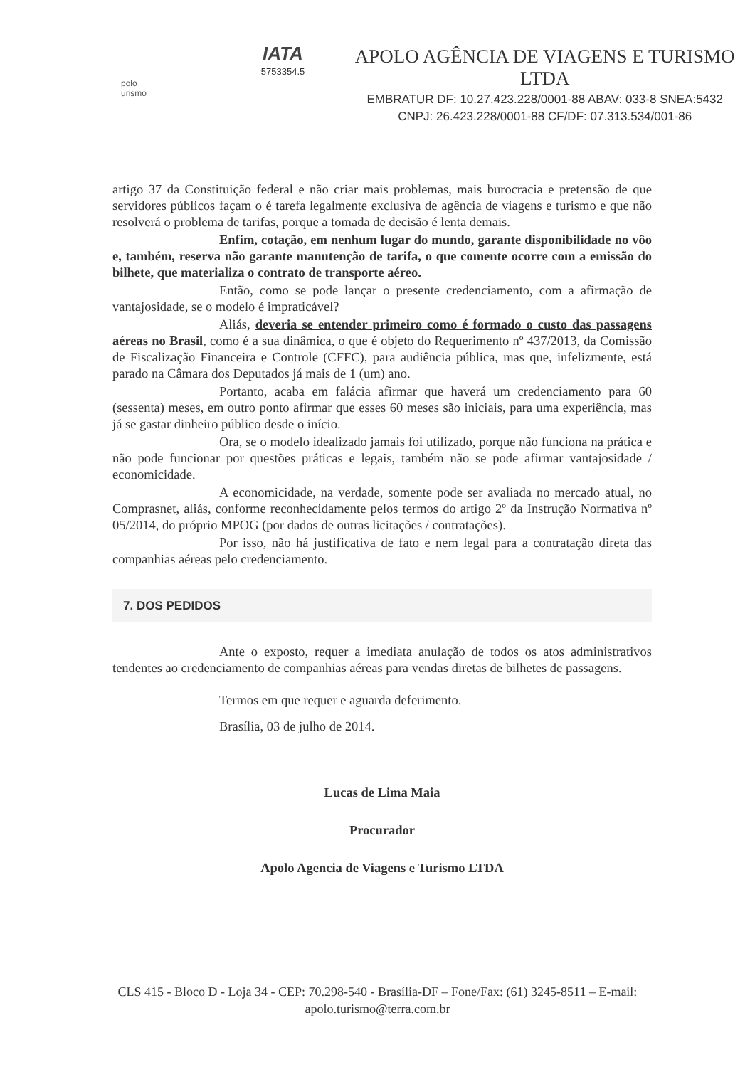polo
urismo
IATA
5753354.5
APOLO AGÊNCIA DE VIAGENS E TURISMO LTDA
EMBRATUR DF: 10.27.423.228/0001-88 ABAV: 033-8 SNEA:5432
CNPJ: 26.423.228/0001-88 CF/DF: 07.313.534/001-86
artigo 37 da Constituição federal e não criar mais problemas, mais burocracia e pretensão de que servidores públicos façam o é tarefa legalmente exclusiva de agência de viagens e turismo e que não resolverá o problema de tarifas, porque a tomada de decisão é lenta demais.
Enfim, cotação, em nenhum lugar do mundo, garante disponibilidade no vôo e, também, reserva não garante manutenção de tarifa, o que comente ocorre com a emissão do bilhete, que materializa o contrato de transporte aéreo.
Então, como se pode lançar o presente credenciamento, com a afirmação de vantajosidade, se o modelo é impraticável?
Aliás, deveria se entender primeiro como é formado o custo das passagens aéreas no Brasil, como é a sua dinâmica, o que é objeto do Requerimento nº 437/2013, da Comissão de Fiscalização Financeira e Controle (CFFC), para audiência pública, mas que, infelizmente, está parado na Câmara dos Deputados já mais de 1 (um) ano.
Portanto, acaba em falácia afirmar que haverá um credenciamento para 60 (sessenta) meses, em outro ponto afirmar que esses 60 meses são iniciais, para uma experiência, mas já se gastar dinheiro público desde o início.
Ora, se o modelo idealizado jamais foi utilizado, porque não funciona na prática e não pode funcionar por questões práticas e legais, também não se pode afirmar vantajosidade / economicidade.
A economicidade, na verdade, somente pode ser avaliada no mercado atual, no Comprasnet, aliás, conforme reconhecidamente pelos termos do artigo 2º da Instrução Normativa nº 05/2014, do próprio MPOG (por dados de outras licitações / contratações).
Por isso, não há justificativa de fato e nem legal para a contratação direta das companhias aéreas pelo credenciamento.
7. DOS PEDIDOS
Ante o exposto, requer a imediata anulação de todos os atos administrativos tendentes ao credenciamento de companhias aéreas para vendas diretas de bilhetes de passagens.
Termos em que requer e aguarda deferimento.
Brasília, 03 de julho de 2014.
Lucas de Lima Maia
Procurador
Apolo Agencia de Viagens e Turismo LTDA
CLS 415 - Bloco D - Loja 34 - CEP: 70.298-540 - Brasília-DF – Fone/Fax: (61) 3245-8511 – E-mail: apolo.turismo@terra.com.br